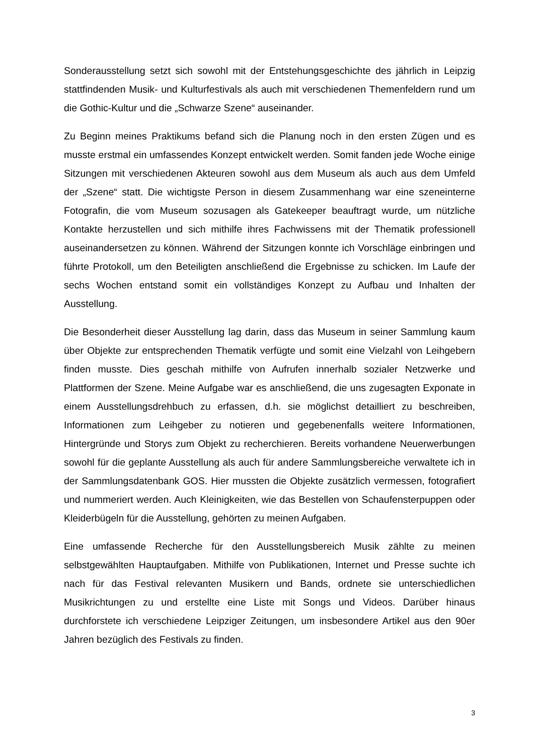Sonderausstellung setzt sich sowohl mit der Entstehungsgeschichte des jährlich in Leipzig stattfindenden Musik- und Kulturfestivals als auch mit verschiedenen Themenfeldern rund um die Gothic-Kultur und die „Schwarze Szene“ auseinander.
Zu Beginn meines Praktikums befand sich die Planung noch in den ersten Zügen und es musste erstmal ein umfassendes Konzept entwickelt werden. Somit fanden jede Woche einige Sitzungen mit verschiedenen Akteuren sowohl aus dem Museum als auch aus dem Umfeld der „Szene“ statt. Die wichtigste Person in diesem Zusammenhang war eine szeneinterne Fotografin, die vom Museum sozusagen als Gatekeeper beauftragt wurde, um nützliche Kontakte herzustellen und sich mithilfe ihres Fachwissens mit der Thematik professionell auseinandersetzen zu können. Während der Sitzungen konnte ich Vorschläge einbringen und führte Protokoll, um den Beteiligten anschließend die Ergebnisse zu schicken. Im Laufe der sechs Wochen entstand somit ein vollständiges Konzept zu Aufbau und Inhalten der Ausstellung.
Die Besonderheit dieser Ausstellung lag darin, dass das Museum in seiner Sammlung kaum über Objekte zur entsprechenden Thematik verfügte und somit eine Vielzahl von Leihgebern finden musste. Dies geschah mithilfe von Aufrufen innerhalb sozialer Netzwerke und Plattformen der Szene. Meine Aufgabe war es anschließend, die uns zugesagten Exponate in einem Ausstellungsdrehbuch zu erfassen, d.h. sie möglichst detailliert zu beschreiben, Informationen zum Leihgeber zu notieren und gegebenenfalls weitere Informationen, Hintergründe und Storys zum Objekt zu recherchieren. Bereits vorhandene Neuerwerbungen sowohl für die geplante Ausstellung als auch für andere Sammlungsbereiche verwaltete ich in der Sammlungsdatenbank GOS. Hier mussten die Objekte zusätzlich vermessen, fotografiert und nummeriert werden. Auch Kleinigkeiten, wie das Bestellen von Schaufensterpuppen oder Kleiderbügeln für die Ausstellung, gehörten zu meinen Aufgaben.
Eine umfassende Recherche für den Ausstellungsbereich Musik zählte zu meinen selbstgewählten Hauptaufgaben. Mithilfe von Publikationen, Internet und Presse suchte ich nach für das Festival relevanten Musikern und Bands, ordnete sie unterschiedlichen Musikrichtungen zu und erstellte eine Liste mit Songs und Videos. Darüber hinaus durchforstete ich verschiedene Leipziger Zeitungen, um insbesondere Artikel aus den 90er Jahren bezüglich des Festivals zu finden.
3